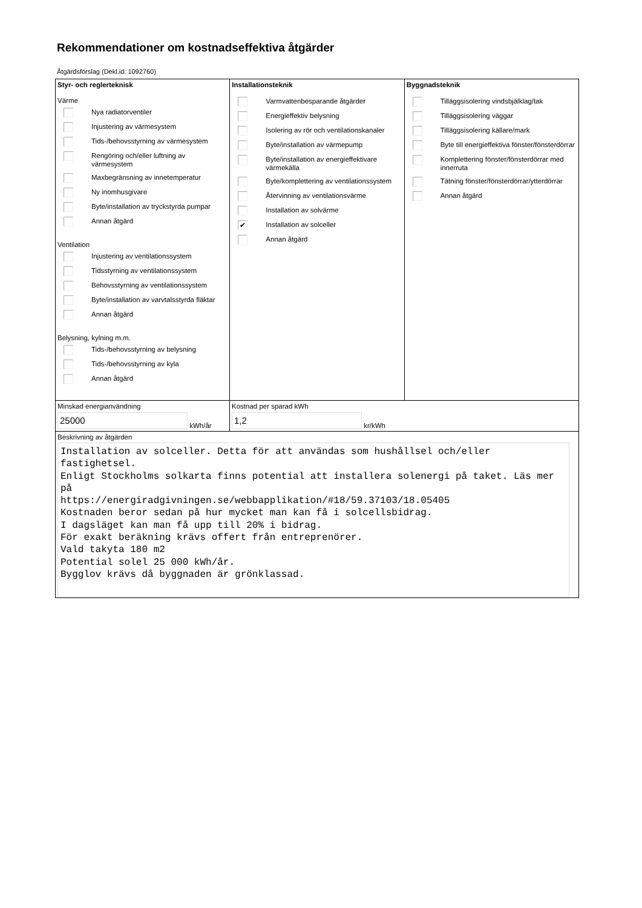Rekommendationer om kostnadseffektiva åtgärder
Åtgärdsförslag (Dekl.id: 1092760)
Styr- och reglerteknisk
Värme
Nya radiatorventiler
Injustering av värmesystem
Tids-/behovsstyrning av värmesystem
Rengöring och/eller luftning av värmesystem
Maxbegränsning av innetemperatur
Ny inomhusgivare
Byte/installation av tryckstyrda pumpar
Annan åtgärd
Ventilation
Injustering av ventilationssystem
Tidsstyrning av ventilationssystem
Behovsstyrning av ventilationssystem
Byte/installation av varvtalsstyrda fläktar
Annan åtgärd
Belysning, kylning m.m.
Tids-/behovsstyrning av belysning
Tids-/behovsstyrning av kyla
Annan åtgärd
Installationsteknik
Varmvattenbesparande åtgärder
Energieffektiv belysning
Isolering av rör och ventilationskanaler
Byte/installation av värmepump
Byte/installation av energieffektivare värmekälla
Byte/komplettering av ventilationssystem
Återvinning av ventilationsvärme
Installation av solvärme
✔ Installation av solceller
Annan åtgärd
Byggnadsteknik
Tilläggsisolering vindsbjälklag/tak
Tilläggsisolering väggar
Tilläggsisolering källare/mark
Byte till energieffektiva fönster/fönsterdörrar
Komplettering fönster/fönsterdörrar med innerruta
Tätning fönster/fönsterdörrar/ytterdörrar
Annan åtgärd
Minskad energianvändning
25000
kWh/år
Kostnad per sparad kWh
1,2
kr/kWh
Beskrivning av åtgärden
Installation av solceller. Detta för att användas som hushållsel och/eller fastighetsel. Enligt Stockholms solkarta finns potential att installera solenergi på taket. Läs mer på https://energiradgivningen.se/webbapplikation/#18/59.37103/18.05405 Kostnaden beror sedan på hur mycket man kan få i solcellsbidrag. I dagsläget kan man få upp till 20% i bidrag. För exakt beräkning krävs offert från entreprenörer. Vald takyta 180 m2 Potential solel 25 000 kWh/år. Bygglov krävs då byggnaden är grönklassad.